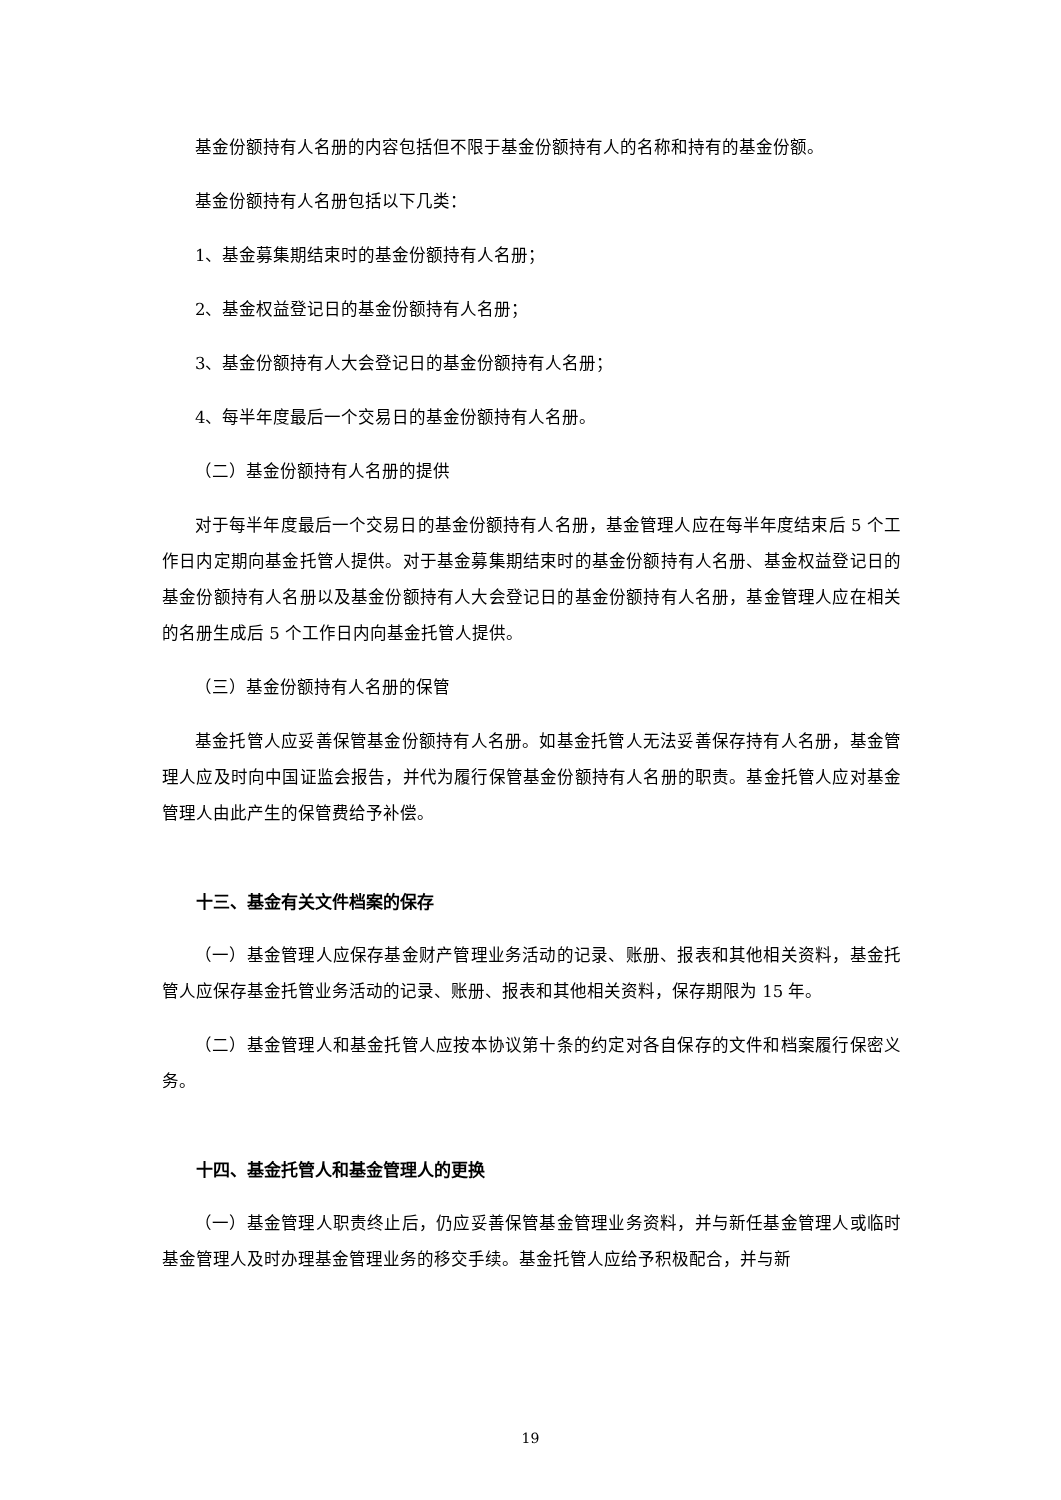基金份额持有人名册的内容包括但不限于基金份额持有人的名称和持有的基金份额。
基金份额持有人名册包括以下几类：
1、基金募集期结束时的基金份额持有人名册；
2、基金权益登记日的基金份额持有人名册；
3、基金份额持有人大会登记日的基金份额持有人名册；
4、每半年度最后一个交易日的基金份额持有人名册。
（二）基金份额持有人名册的提供
对于每半年度最后一个交易日的基金份额持有人名册，基金管理人应在每半年度结束后 5 个工作日内定期向基金托管人提供。对于基金募集期结束时的基金份额持有人名册、基金权益登记日的基金份额持有人名册以及基金份额持有人大会登记日的基金份额持有人名册，基金管理人应在相关的名册生成后 5 个工作日内向基金托管人提供。
（三）基金份额持有人名册的保管
基金托管人应妥善保管基金份额持有人名册。如基金托管人无法妥善保存持有人名册，基金管理人应及时向中国证监会报告，并代为履行保管基金份额持有人名册的职责。基金托管人应对基金管理人由此产生的保管费给予补偿。
十三、基金有关文件档案的保存
（一）基金管理人应保存基金财产管理业务活动的记录、账册、报表和其他相关资料，基金托管人应保存基金托管业务活动的记录、账册、报表和其他相关资料，保存期限为 15 年。
（二）基金管理人和基金托管人应按本协议第十条的约定对各自保存的文件和档案履行保密义务。
十四、基金托管人和基金管理人的更换
（一）基金管理人职责终止后，仍应妥善保管基金管理业务资料，并与新任基金管理人或临时基金管理人及时办理基金管理业务的移交手续。基金托管人应给予积极配合，并与新
19